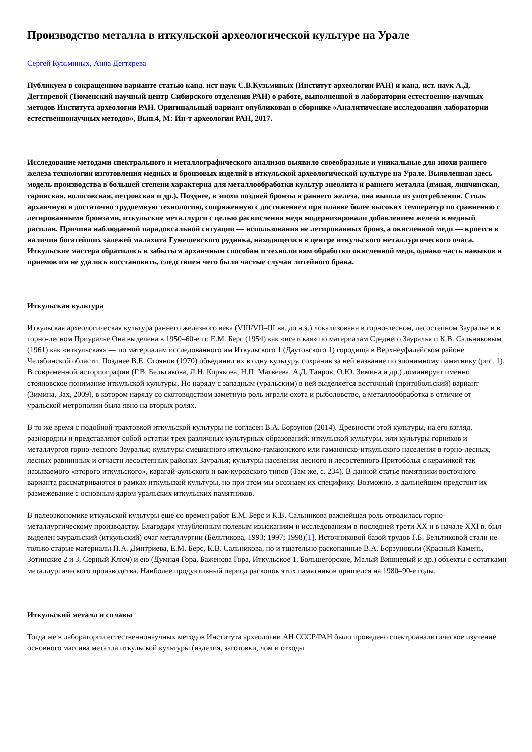Производство металла в иткульской археологической культуре на Урале
Сергей Кузьминых, Анна Дегтярева
Публикуем в сокращенном варианте статью канд. ист наук С.В.Кузьминых (Институт археологии РАН) и канд. ист. наук А.Д. Дегтяревой (Тюменский научный центр Сибирского отделения РАН) о работе, выполненной в лаборатории естественно-научных методов Института археологии РАН. Оригинальный вариант опубликован в сборнике «Аналитические исследования лаборатории естественнонаучных методов», Вып.4, М: Ин-т археологии РАН, 2017.
Исследование методами спектрального и металлографического анализов выявило своеобразные и уникальные для эпохи раннего железа технологии изготовления медных и бронзовых изделий в иткульской археологической культуре на Урале. Выявленная здесь модель производства в большей степени характерна для металлообработки культур энеолита и раннего металла (ямная, липчинская, гаринская, волосовская, петровская и др.). Позднее, в эпохи поздней бронзы и раннего железа, она вышла из употребления. Столь архаичную и достаточно трудоемкую технологию, сопряженную с достижением при плавке более высоких температур по сравнению с легированными бронзами, иткульские металлурги с целью раскисления меди модернизировали добавлением железа в медный расплав. Причина наблюдаемой парадоксальной ситуации — использования не легированных бронз, а окисленной меди — кроется в наличии богатейших залежей малахита Гумешевского рудника, находящегося в центре иткульского металлургического очага. Иткульские мастера обратились к забытым архаичным способам и технологиям обработки окисленной меди, однако часть навыков и приемов им не удалось восстановить, следствием чего были частые случаи литейного брака.
Иткульская культура
Иткульская археологическая культура раннего железного века (VIII/VII–III вв. до н.э.) локализована в горно-лесном, лесостепном Зауралье и в горно-лесном Приуралье Она выделена в 1950–60-е гг. Е.М. Берс (1954) как «исетская» по материалам Среднего Зауралья и К.В. Сальниковым (1961) как «иткульская» — по материалам исследованного им Иткульского 1 (Даутовского 1) городища в Верхнеуфалейском районе Челябинской области. Позднее В.Е. Стоянов (1970) объединил их в одну культуру, сохранив за ней название по эпонимному памятнику (рис. 1). В современной историографии (Г.В. Бельтикова, Л.Н. Корякова, Н.П. Матвеева, А.Д. Таиров, О.Ю. Зимина и др.) доминирует именно стояновское понимание иткульской культуры. Но наряду с западным (уральским) в ней выделяется восточный (притобольский) вариант (Зимина, Зах, 2009), в котором наряду со скотоводством заметную роль играли охота и рыболовство, а металлообработка в отличие от уральской метрополии была явно на вторых ролях.
В то же время с подобной трактовкой иткульской культуры не согласен В.А. Борзунов (2014). Древности этой культуры, на его взгляд, разнородны и представляют собой остатки трех различных культурных образований: иткульской культуры, или культуры горняков и металлургов горно-лесного Зауралья; культуры смешанного иткульско-гамаюнского или гамаюнско-иткульского населения в горно-лесных, лесных равнинных и отчасти лесостепных районах Зауралья; культуры населения лесного и лесостепного Притоболья с керамикой так называемого «второго иткульского», карагай-аульского и вак-куровского типов (Там же, с. 234). В данной статье памятники восточного варианта рассматриваются в рамках иткульской культуры, но при этом мы осознаем их специфику. Возможно, в дальнейшем предстоит их размежевание с основным ядром уральских иткульских памятников.
В палеоэкономике иткульской культуры еще со времен работ Е.М. Берс и К.В. Сальникова важнейшая роль отводилась горно-металлургическому производству. Благодаря углубленным полевым изысканиям и исследованиям в последней трети XX и в начале XXI в. был выделен зауральский (иткульский) очаг металлургии (Бельтикова, 1993; 1997; 1998)[1]. Источниковой базой трудов Г.Б. Бельтиковой стали не только старые материалы П.А. Дмитриева, Е.М. Берс, К.В. Сальникова, но и тщательно раскопанные В.А. Борзуновым (Красный Камень, Зотинские 2 и 3, Серный Ключ) и ею (Думная Гора, Баженова Гора, Иткульское 1, Большегорское, Малый Вишневый и др.) объекты с остатками металлургического производства. Наиболее продуктивный период раскопок этих памятников пришелся на 1980–90-е годы.
Иткульский металл и сплавы
Тогда же в лаборатории естественнонаучных методов Института археологии АН СССР/РАН было проведено спектроаналитическое изучение основного массива металла иткульской культуры (изделия, заготовки, лом и отходы